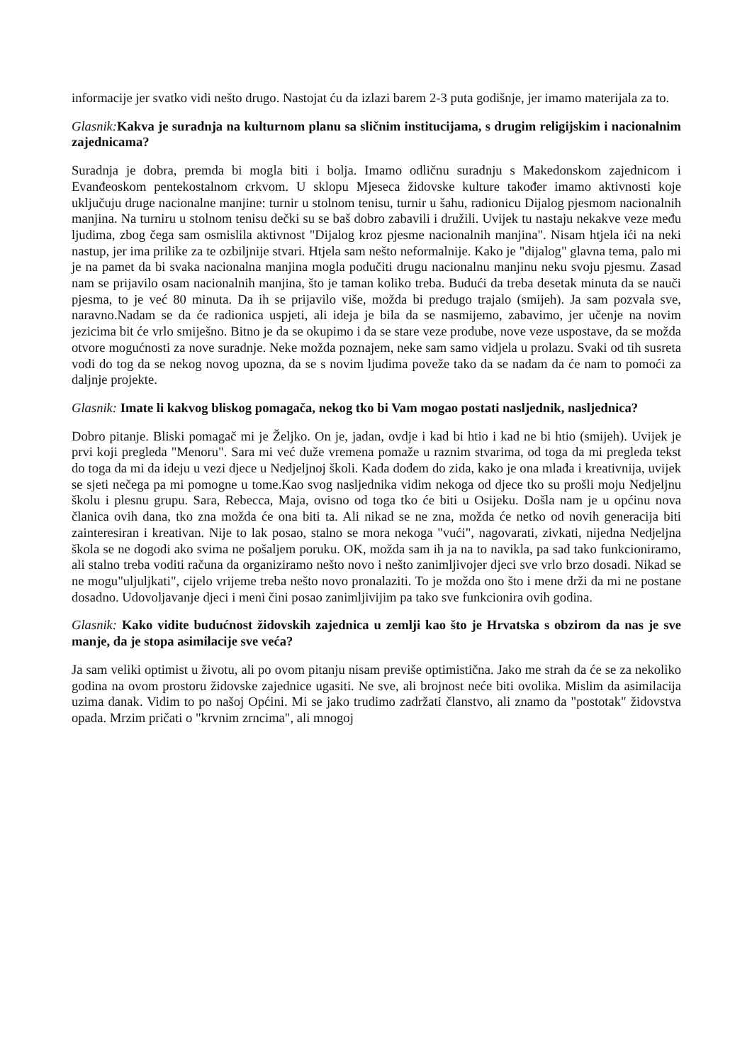informacije jer svatko vidi nešto drugo. Nastojat ću da izlazi barem 2-3 puta godišnje, jer imamo materijala za to.
Glasnik: Kakva je suradnja na kulturnom planu sa sličnim institucijama, s drugim religijskim i nacionalnim zajednicama?
Suradnja je dobra, premda bi mogla biti i bolja. Imamo odličnu suradnju s Makedonskom zajednicom i Evanđeoskom pentekostalnom crkvom. U sklopu Mjeseca židovske kulture također imamo aktivnosti koje uključuju druge nacionalne manjine: turnir u stolnom tenisu, turnir u šahu, radionicu Dijalog pjesmom nacionalnih manjina. Na turniru u stolnom tenisu dečki su se baš dobro zabavili i družili. Uvijek tu nastaju nekakve veze među ljudima, zbog čega sam osmislila aktivnost "Dijalog kroz pjesme nacionalnih manjina". Nisam htjela ići na neki nastup, jer ima prilike za te ozbiljnije stvari. Htjela sam nešto neformalnije. Kako je "dijalog" glavna tema, palo mi je na pamet da bi svaka nacionalna manjina mogla podučiti drugu nacionalnu manjinu neku svoju pjesmu. Zasad nam se prijavilo osam nacionalnih manjina, što je taman koliko treba. Budući da treba desetak minuta da se nauči pjesma, to je već 80 minuta. Da ih se prijavilo više, možda bi predugo trajalo (smijeh). Ja sam pozvala sve, naravno.Nadam se da će radionica uspjeti, ali ideja je bila da se nasmijemo, zabavimo, jer učenje na novim jezicima bit će vrlo smiješno. Bitno je da se okupimo i da se stare veze prodube, nove veze uspostave, da se možda otvore mogućnosti za nove suradnje. Neke možda poznajem, neke sam samo vidjela u prolazu. Svaki od tih susreta vodi do tog da se nekog novog upozna, da se s novim ljudima poveže tako da se nadam da će nam to pomoći za daljnje projekte.
Glasnik: Imate li kakvog bliskog pomagača, nekog tko bi Vam mogao postati nasljednik, nasljednica?
Dobro pitanje. Bliski pomagač mi je Željko. On je, jadan, ovdje i kad bi htio i kad ne bi htio (smijeh). Uvijek je prvi koji pregleda "Menoru". Sara mi već duže vremena pomaže u raznim stvarima, od toga da mi pregleda tekst do toga da mi da ideju u vezi djece u Nedjeljnoj školi. Kada dođem do zida, kako je ona mlađa i kreativnija, uvijek se sjeti nečega pa mi pomogne u tome.Kao svog nasljednika vidim nekoga od djece tko su prošli moju Nedjeljnu školu i plesnu grupu. Sara, Rebecca, Maja, ovisno od toga tko će biti u Osijeku. Došla nam je u općinu nova članica ovih dana, tko zna možda će ona biti ta. Ali nikad se ne zna, možda će netko od novih generacija biti zainteresiran i kreativan. Nije to lak posao, stalno se mora nekoga "vući", nagovarati, zivkati, nijedna Nedjeljna škola se ne dogodi ako svima ne pošaljem poruku. OK, možda sam ih ja na to navikla, pa sad tako funkcioniramo, ali stalno treba voditi računa da organiziramo nešto novo i nešto zanimljivojer djeci sve vrlo brzo dosadi. Nikad se ne mogu"uljuljkati", cijelo vrijeme treba nešto novo pronalaziti. To je možda ono što i mene drži da mi ne postane dosadno. Udovoljavanje djeci i meni čini posao zanimljivijim pa tako sve funkcionira ovih godina.
Glasnik: Kako vidite budućnost židovskih zajednica u zemlji kao što je Hrvatska s obzirom da nas je sve manje, da je stopa asimilacije sve veća?
Ja sam veliki optimist u životu, ali po ovom pitanju nisam previše optimistična. Jako me strah da će se za nekoliko godina na ovom prostoru židovske zajednice ugasiti. Ne sve, ali brojnost neće biti ovolika. Mislim da asimilacija uzima danak. Vidim to po našoj Općini. Mi se jako trudimo zadržati članstvo, ali znamo da "postotak" židovstva opada. Mrzim pričati o "krvnim zrncima", ali mnogoj